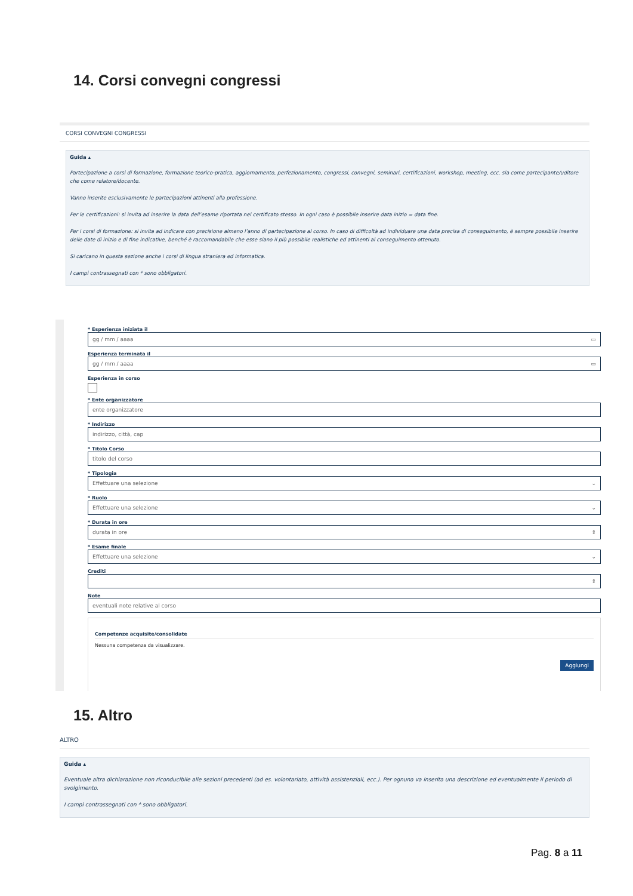14. Corsi convegni congressi
CORSI CONVEGNI CONGRESSI
Guida ▴
Partecipazione a corsi di formazione, formazione teorico-pratica, aggiornamento, perfezionamento, congressi, convegni, seminari, certificazioni, workshop, meeting, ecc. sia come partecipante/uditore che come relatore/docente.
Vanno inserite esclusivamente le partecipazioni attinenti alla professione.
Per le certificazioni: si invita ad inserire la data dell’esame riportata nel certificato stesso. In ogni caso è possibile inserire data inizio = data fine.
Per i corsi di formazione: si invita ad indicare con precisione almeno l’anno di partecipazione al corso. In caso di difficoltà ad individuare una data precisa di conseguimento, è sempre possibile inserire delle date di inizio e di fine indicative, benché è raccomandabile che esse siano il più possibile realistiche ed attinenti al conseguimento ottenuto.
Si caricano in questa sezione anche i corsi di lingua straniera ed informatica.
I campi contrassegnati con * sono obbligatori.
* Esperienza iniziata il
gg / mm / aaaa ▭
Esperienza terminata il
gg / mm / aaaa ▭
Esperienza in corso
* Ente organizzatore
ente organizzatore
* Indirizzo
indirizzo, città, cap
* Titolo Corso
titolo del corso
* Tipologia
Effettuare una selezione ⌄
* Ruolo
Effettuare una selezione ⌄
* Durata in ore
durata in ore ⇕
* Esame finale
Effettuare una selezione ⌄
Crediti
⇕
Note
eventuali note relative al corso
Competenze acquisite/consolidate
Nessuna competenza da visualizzare.
Aggiungi
15. Altro
ALTRO
Guida ▴
Eventuale altra dichiarazione non riconducibile alle sezioni precedenti (ad es. volontariato, attività assistenziali, ecc.). Per ognuna va inserita una descrizione ed eventualmente il periodo di svolgimento.
I campi contrassegnati con * sono obbligatori.
Pag. 8 a 11